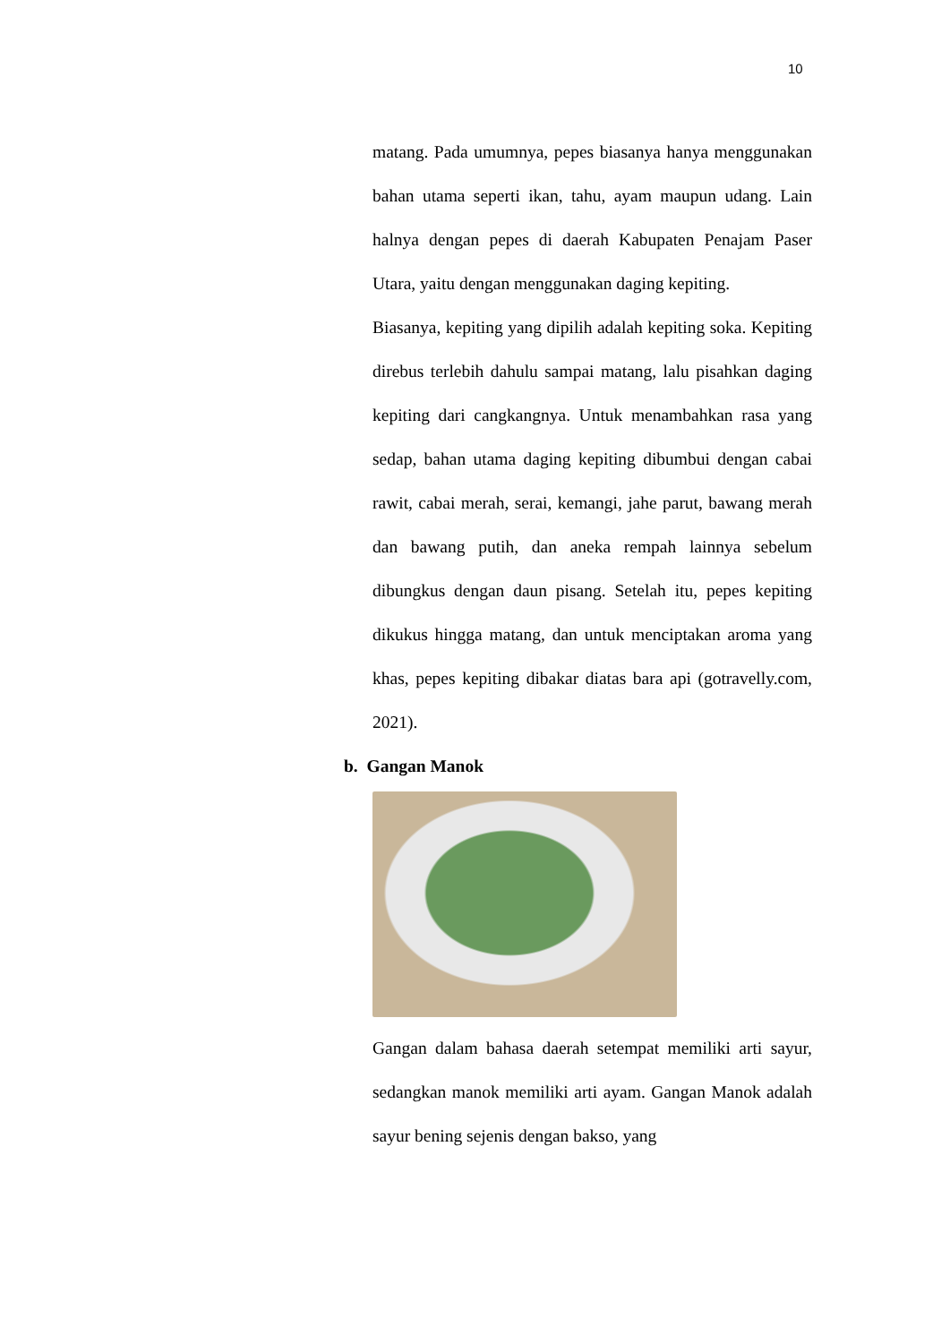10
matang. Pada umumnya, pepes biasanya hanya menggunakan bahan utama seperti ikan, tahu, ayam maupun udang. Lain halnya dengan pepes di daerah Kabupaten Penajam Paser Utara, yaitu dengan menggunakan daging kepiting.
Biasanya, kepiting yang dipilih adalah kepiting soka. Kepiting direbus terlebih dahulu sampai matang, lalu pisahkan daging kepiting dari cangkangnya. Untuk menambahkan rasa yang sedap, bahan utama daging kepiting dibumbui dengan cabai rawit, cabai merah, serai, kemangi, jahe parut, bawang merah dan bawang putih, dan aneka rempah lainnya sebelum dibungkus dengan daun pisang. Setelah itu, pepes kepiting dikukus hingga matang, dan untuk menciptakan aroma yang khas, pepes kepiting dibakar diatas bara api (gotravelly.com, 2021).
b. Gangan Manok
Gangan dalam bahasa daerah setempat memiliki arti sayur, sedangkan manok memiliki arti ayam. Gangan Manok adalah sayur bening sejenis dengan bakso, yang